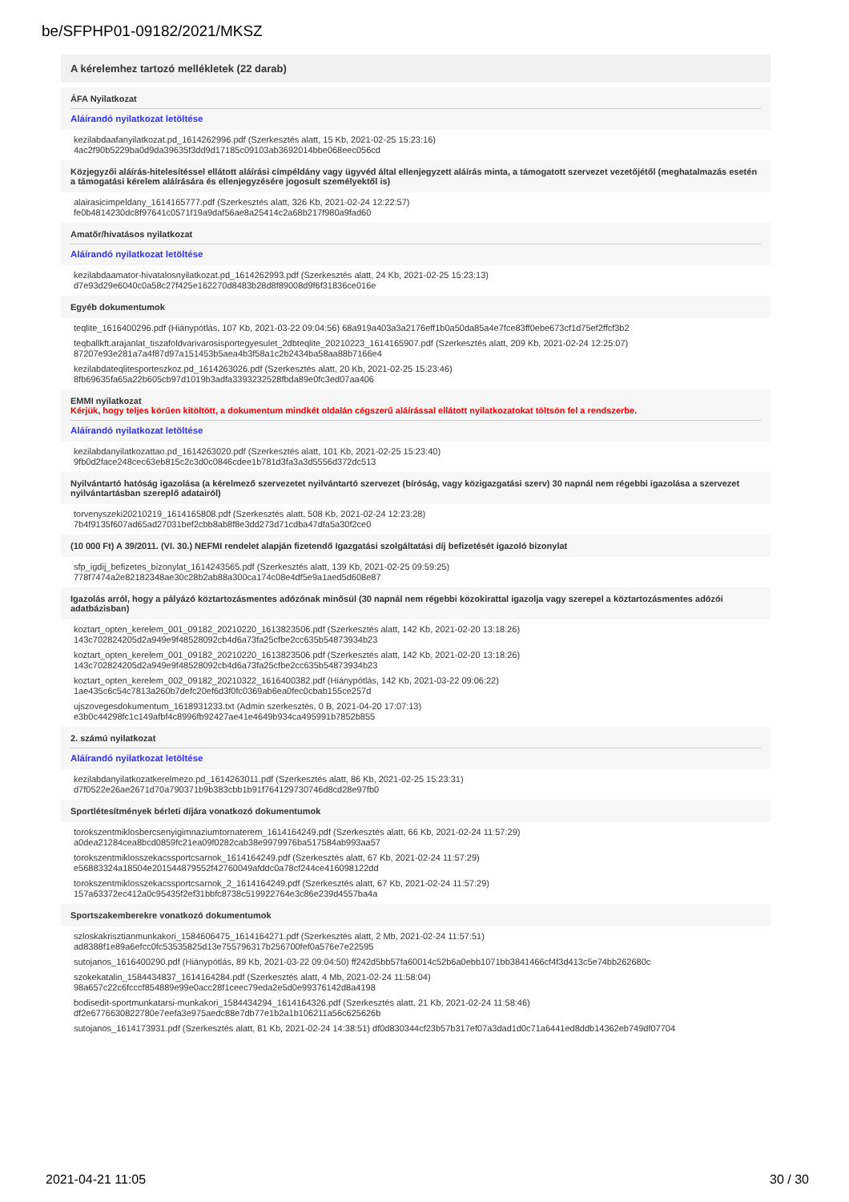be/SFPHP01-09182/2021/MKSZ
A kérelemhez tartozó mellékletek (22 darab)
ÁFA Nyilatkozat
Aláírandó nyilatkozat letöltése
kezilabdaafanyilatkozat.pd_1614262996.pdf (Szerkesztés alatt, 15 Kb, 2021-02-25 15:23:16)
4ac2f90b5229ba0d9da39635f3dd9d17185c09103ab3692014bbe068eec056cd
Közjegyzői aláírás-hitelesítéssel ellátott aláírási címpéldány vagy ügyvéd által ellenjegyzett aláírás minta, a támogatott szervezet vezetőjétől (meghatalmazás esetén a támogatási kérelem aláírására és ellenjegyzésére jogosult személyektől is)
alairasicimpeldany_1614165777.pdf (Szerkesztés alatt, 326 Kb, 2021-02-24 12:22:57)
fe0b4814230dc8f97641c0571f19a9daf56ae8a25414c2a68b217f980a9fad60
Amatőr/hivatásos nyilatkozat
Aláírandó nyilatkozat letöltése
kezilabdaamator-hivatalosnyilatkozat.pd_1614262993.pdf (Szerkesztés alatt, 24 Kb, 2021-02-25 15:23:13)
d7e93d29e6040c0a58c27f425e162270d8483b28d8f89008d9f6f31836ce016e
Egyéb dokumentumok
teqlite_1616400296.pdf (Hiánypótlás, 107 Kb, 2021-03-22 09:04:56) 68a919a403a3a2176eff1b0a50da85a4e7fce83ff0ebe673cf1d75ef2ffcf3b2
teqballkft.arajanlat_tiszafoldvarivarosisportegyesulet_2dbteqlite_20210223_1614165907.pdf (Szerkesztés alatt, 209 Kb, 2021-02-24 12:25:07)
87207e93e281a7a4f87d97a151453b5aea4b3f58a1c2b2434ba58aa88b7166e4
kezilabdateqlitesporteszkoz.pd_1614263026.pdf (Szerkesztés alatt, 20 Kb, 2021-02-25 15:23:46)
8fb69635fa65a22b605cb97d1019b3adfa3393232528fbda89e0fc3ed07aa406
EMMI nyilatkozat
Kérjük, hogy teljes körűen kitöltött, a dokumentum mindkét oldalán cégszerű aláírással ellátott nyilatkozatokat töltsön fel a rendszerbe.
Aláírandó nyilatkozat letöltése
kezilabdanyilatkozattao.pd_1614263020.pdf (Szerkesztés alatt, 101 Kb, 2021-02-25 15:23:40)
9fb0d2face248cec63eb815c2c3d0c0846cdee1b781d3fa3a3d5556d372dc513
Nyilvántartó hatóság igazolása (a kérelmező szervezetet nyilvántartó szervezet (bíróság, vagy közigazgatási szerv) 30 napnál nem régebbi igazolása a szervezet nyilvántartásban szereplő adatairól)
torvenyszeki20210219_1614165808.pdf (Szerkesztés alatt, 508 Kb, 2021-02-24 12:23:28)
7b4f9135f607ad65ad27031bef2cbb8ab8f8e3dd273d71cdba47dfa5a30f2ce0
(10 000 Ft) A 39/2011. (VI. 30.) NEFMI rendelet alapján fizetendő Igazgatási szolgáltatási díj befizetését igazoló bizonylat
sfp_igdij_befizetes_bizonylat_1614243565.pdf (Szerkesztés alatt, 139 Kb, 2021-02-25 09:59:25)
778f7474a2e82182348ae30c28b2ab88a300ca174c08e4df5e9a1aed5d608e87
Igazolás arról, hogy a pályázó köztartozásmentes adózónak minősül (30 napnál nem régebbi közokirattal igazolja vagy szerepel a köztartozásmentes adózói adatbázisban)
koztart_opten_kerelem_001_09182_20210220_1613823506.pdf (Szerkesztés alatt, 142 Kb, 2021-02-20 13:18:26)
143c702824205d2a949e9f48528092cb4d6a73fa25cfbe2cc635b54873934b23
koztart_opten_kerelem_001_09182_20210220_1613823506.pdf (Szerkesztés alatt, 142 Kb, 2021-02-20 13:18:26)
143c702824205d2a949e9f48528092cb4d6a73fa25cfbe2cc635b54873934b23
koztart_opten_kerelem_002_09182_20210322_1616400382.pdf (Hiánypótlás, 142 Kb, 2021-03-22 09:06:22)
1ae435c6c54c7813a260b7defc20ef6d3f0fc0369ab6ea0fec0cbab155ce257d
ujszovegesdokumentum_1618931233.txt (Admin szerkesztés, 0 B, 2021-04-20 17:07:13)
e3b0c44298fc1c149afbf4c8996fb92427ae41e4649b934ca495991b7852b855
2. számú nyilatkozat
Aláírandó nyilatkozat letöltése
kezilabdanyilatkozatkerelmezo.pd_1614263011.pdf (Szerkesztés alatt, 86 Kb, 2021-02-25 15:23:31)
d7f0522e26ae2671d70a790371b9b383cbb1b91f764129730746d8cd28e97fb0
Sportlétesítmények bérleti díjára vonatkozó dokumentumok
torokszentmiklosbercsenyigimnaziumtornaterem_1614164249.pdf (Szerkesztés alatt, 66 Kb, 2021-02-24 11:57:29)
a0dea21284cea8bcd0859fc21ea09f0282cab38e9979976ba517584ab993aa57
torokszentmiklosszekacssportcsarnok_1614164249.pdf (Szerkesztés alatt, 67 Kb, 2021-02-24 11:57:29)
e56883324a18504e201544879552f42760049afddc0a78cf244ce416098122dd
torokszentmiklosszekacssportcsarnok_2_1614164249.pdf (Szerkesztés alatt, 67 Kb, 2021-02-24 11:57:29)
157a63372ec412a0c95435f2ef31bbfc8738c519922764e3c86e239d4557ba4a
Sportszakemberekre vonatkozó dokumentumok
szloskakrisztianmunkakori_1584606475_1614164271.pdf (Szerkesztés alatt, 2 Mb, 2021-02-24 11:57:51)
ad8388f1e89a6efcc0fc53535825d13e755796317b256700fef0a576e7e22595
sutojanos_1616400290.pdf (Hiánypótlás, 89 Kb, 2021-03-22 09:04:50) ff242d5bb57fa60014c52b6a0ebb1071bb3841466cf4f3d413c5e74bb262680c
szokekatalin_1584434837_1614164284.pdf (Szerkesztés alatt, 4 Mb, 2021-02-24 11:58:04)
98a657c22c6fcccf854889e99e0acc28f1ceec79eda2e5d0e99376142d8a4198
bodisedit-sportmunkatarsi-munkakori_1584434294_1614164326.pdf (Szerkesztés alatt, 21 Kb, 2021-02-24 11:58:46)
df2e6776630822780e7eefa3e975aedc88e7db77e1b2a1b106211a56c625626b
sutojanos_1614173931.pdf (Szerkesztés alatt, 81 Kb, 2021-02-24 14:38:51) df0d830344cf23b57b317ef07a3dad1d0c71a6441ed8ddb14362eb749df07704
2021-04-21 11:05 30 / 30